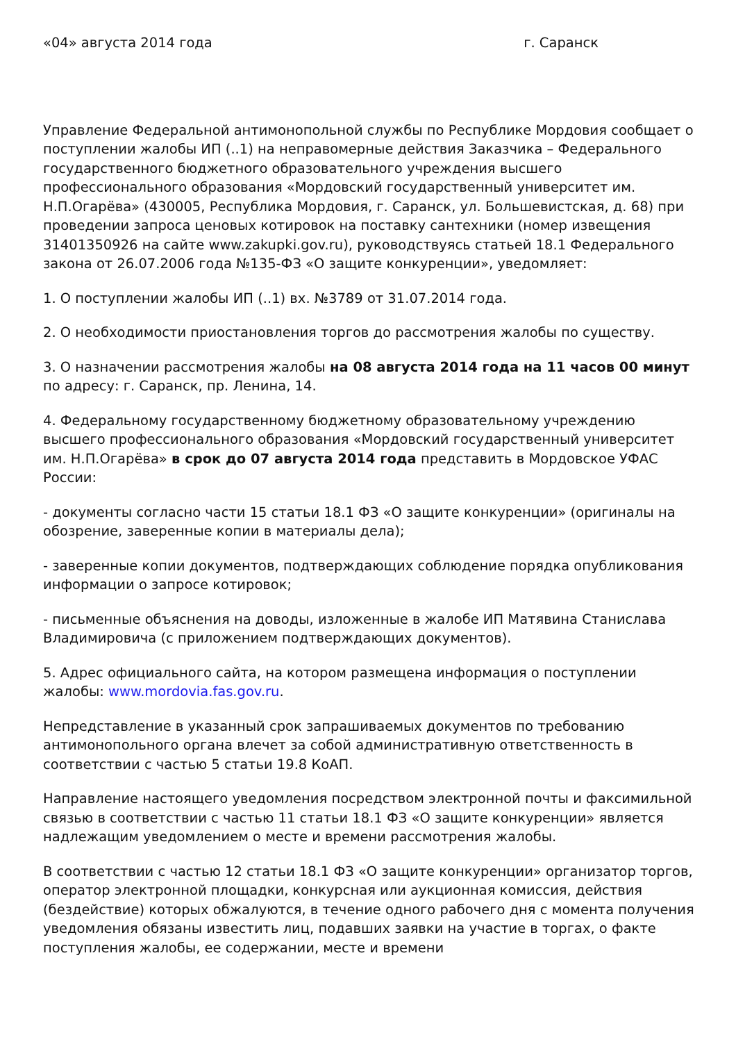«04» августа 2014 года г. Саранск
Управление Федеральной антимонопольной службы по Республике Мордовия сообщает о поступлении жалобы ИП (..1) на неправомерные действия Заказчика – Федерального государственного бюджетного образовательного учреждения высшего профессионального образования «Мордовский государственный университет им. Н.П.Огарёва» (430005, Республика Мордовия, г. Саранск, ул. Большевистская, д. 68) при проведении запроса ценовых котировок на поставку сантехники (номер извещения 31401350926 на сайте www.zakupki.gov.ru), руководствуясь статьей 18.1 Федерального закона от 26.07.2006 года №135-ФЗ «О защите конкуренции», уведомляет:
1. О поступлении жалобы ИП (..1) вх. №3789 от 31.07.2014 года.
2. О необходимости приостановления торгов до рассмотрения жалобы по существу.
3. О назначении рассмотрения жалобы на 08 августа 2014 года на 11 часов 00 минут по адресу: г. Саранск, пр. Ленина, 14.
4. Федеральному государственному бюджетному образовательному учреждению высшего профессионального образования «Мордовский государственный университет им. Н.П.Огарёва» в срок до 07 августа 2014 года представить в Мордовское УФАС России:
- документы согласно части 15 статьи 18.1 ФЗ «О защите конкуренции» (оригиналы на обозрение, заверенные копии в материалы дела);
- заверенные копии документов, подтверждающих соблюдение порядка опубликования информации о запросе котировок;
- письменные объяснения на доводы, изложенные в жалобе ИП Матявина Станислава Владимировича (с приложением подтверждающих документов).
5. Адрес официального сайта, на котором размещена информация о поступлении жалобы: www.mordovia.fas.gov.ru.
Непредставление в указанный срок запрашиваемых документов по требованию антимонопольного органа влечет за собой административную ответственность в соответствии с частью 5 статьи 19.8 КоАП.
Направление настоящего уведомления посредством электронной почты и факсимильной связью в соответствии с частью 11 статьи 18.1 ФЗ «О защите конкуренции» является надлежащим уведомлением о месте и времени рассмотрения жалобы.
В соответствии с частью 12 статьи 18.1 ФЗ «О защите конкуренции» организатор торгов, оператор электронной площадки, конкурсная или аукционная комиссия, действия (бездействие) которых обжалуются, в течение одного рабочего дня с момента получения уведомления обязаны известить лиц, подавших заявки на участие в торгах, о факте поступления жалобы, ее содержании, месте и времени